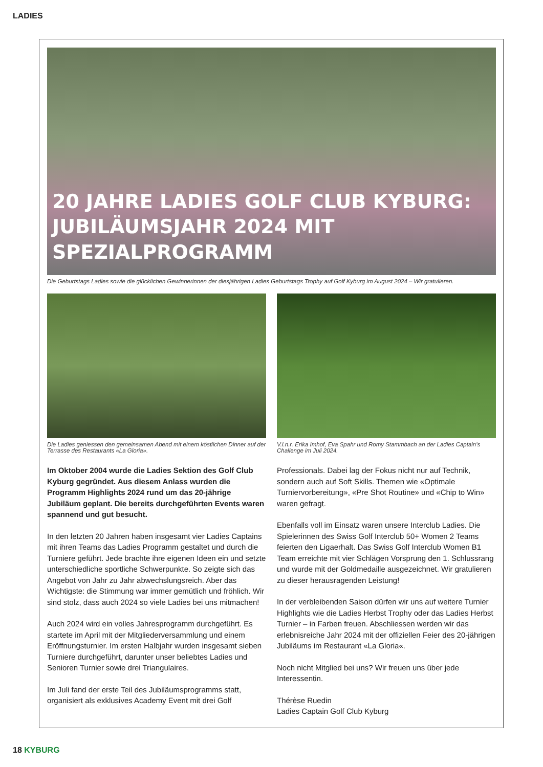LADIES
20 JAHRE LADIES GOLF CLUB KYBURG:
JUBILÄUMSJAHR 2024 MIT SPEZIALPROGRAMM
Die Geburtstags Ladies sowie die glücklichen Gewinnerinnen der diesjährigen Ladies Geburtstags Trophy auf Golf Kyburg im August 2024 – Wir gratulieren.
Die Ladies geniessen den gemeinsamen Abend mit einem köstlichen Dinner auf der Terrasse des Restaurants «La Gloria».
V.l.n.r. Erika Imhof, Eva Spahr und Romy Stammbach an der Ladies Captain's Challenge im Juli 2024.
Im Oktober 2004 wurde die Ladies Sektion des Golf Club Kyburg gegründet. Aus diesem Anlass wurden die Programm Highlights 2024 rund um das 20-jährige Jubiläum geplant. Die bereits durchgeführten Events waren spannend und gut besucht.
In den letzten 20 Jahren haben insgesamt vier Ladies Captains mit ihren Teams das Ladies Programm gestaltet und durch die Turniere geführt. Jede brachte ihre eigenen Ideen ein und setzte unterschiedliche sportliche Schwerpunkte. So zeigte sich das Angebot von Jahr zu Jahr abwechslungsreich. Aber das Wichtigste: die Stimmung war immer gemütlich und fröhlich. Wir sind stolz, dass auch 2024 so viele Ladies bei uns mitmachen!
Auch 2024 wird ein volles Jahresprogramm durchgeführt. Es startete im April mit der Mitgliederversammlung und einem Eröffnungsturnier. Im ersten Halbjahr wurden insgesamt sieben Turniere durchgeführt, darunter unser beliebtes Ladies und Senioren Turnier sowie drei Triangulaires.
Im Juli fand der erste Teil des Jubiläumsprogramms statt, organisiert als exklusives Academy Event mit drei Golf
Professionals. Dabei lag der Fokus nicht nur auf Technik, sondern auch auf Soft Skills. Themen wie «Optimale Turniervorbereitung», «Pre Shot Routine» und «Chip to Win» waren gefragt.
Ebenfalls voll im Einsatz waren unsere Interclub Ladies. Die Spielerinnen des Swiss Golf Interclub 50+ Women 2 Teams feierten den Ligaerhalt. Das Swiss Golf Interclub Women B1 Team erreichte mit vier Schlägen Vorsprung den 1. Schlussrang und wurde mit der Goldmedaille ausgezeichnet. Wir gratulieren zu dieser herausragenden Leistung!
In der verbleibenden Saison dürfen wir uns auf weitere Turnier Highlights wie die Ladies Herbst Trophy oder das Ladies Herbst Turnier – in Farben freuen. Abschliessen werden wir das erlebnisreiche Jahr 2024 mit der offiziellen Feier des 20-jährigen Jubiläums im Restaurant «La Gloria«.
Noch nicht Mitglied bei uns? Wir freuen uns über jede Interessentin.
Thérèse Ruedin
Ladies Captain Golf Club Kyburg
18 KYBURG